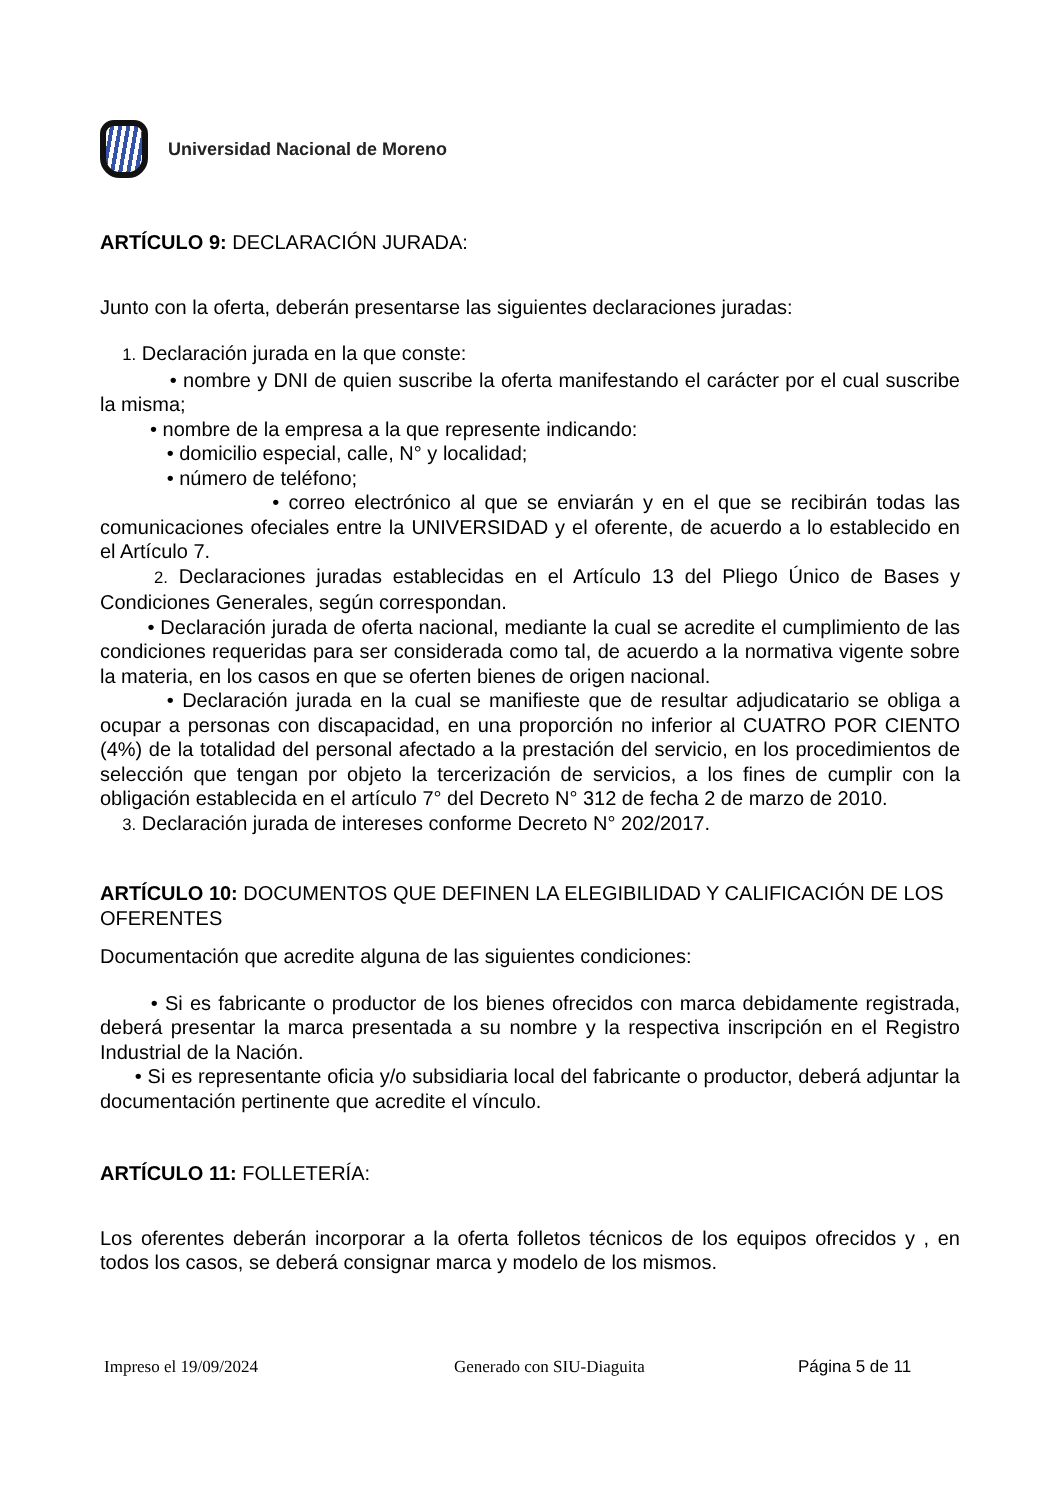Universidad Nacional de Moreno
ARTÍCULO 9: DECLARACIÓN JURADA:
Junto con la oferta, deberán presentarse las siguientes declaraciones juradas:
1. Declaración jurada en la que conste:
• nombre y DNI de quien suscribe la oferta manifestando el carácter por el cual suscribe la misma;
• nombre de la empresa a la que represente indicando:
• domicilio especial, calle, N° y localidad;
• número de teléfono;
• correo electrónico al que se enviarán y en el que se recibirán todas las comunicaciones ofeciales entre la UNIVERSIDAD y el oferente, de acuerdo a lo establecido en el Artículo 7.
2. Declaraciones juradas establecidas en el Artículo 13 del Pliego Único de Bases y Condiciones Generales, según correspondan.
• Declaración jurada de oferta nacional, mediante la cual se acredite el cumplimiento de las condiciones requeridas para ser considerada como tal, de acuerdo a la normativa vigente sobre la materia, en los casos en que se oferten bienes de origen nacional.
• Declaración jurada en la cual se manifieste que de resultar adjudicatario se obliga a ocupar a personas con discapacidad, en una proporción no inferior al CUATRO POR CIENTO (4%) de la totalidad del personal afectado a la prestación del servicio, en los procedimientos de selección que tengan por objeto la tercerización de servicios, a los fines de cumplir con la obligación establecida en el artículo 7° del Decreto N° 312 de fecha 2 de marzo de 2010.
3. Declaración jurada de intereses conforme Decreto N° 202/2017.
ARTÍCULO 10: DOCUMENTOS QUE DEFINEN LA ELEGIBILIDAD Y CALIFICACIÓN DE LOS OFERENTES
Documentación que acredite alguna de las siguientes condiciones:
• Si es fabricante o productor de los bienes ofrecidos con marca debidamente registrada, deberá presentar la marca presentada a su nombre y la respectiva inscripción en el Registro Industrial de la Nación.
• Si es representante oficia y/o subsidiaria local del fabricante o productor, deberá adjuntar la documentación pertinente que acredite el vínculo.
ARTÍCULO 11: FOLLETERÍA:
Los oferentes deberán incorporar a la oferta folletos técnicos de los equipos ofrecidos y , en todos los casos, se deberá consignar marca y modelo de los mismos.
Impreso el 19/09/2024 Generado con SIU-Diaguita Página 5 de 11